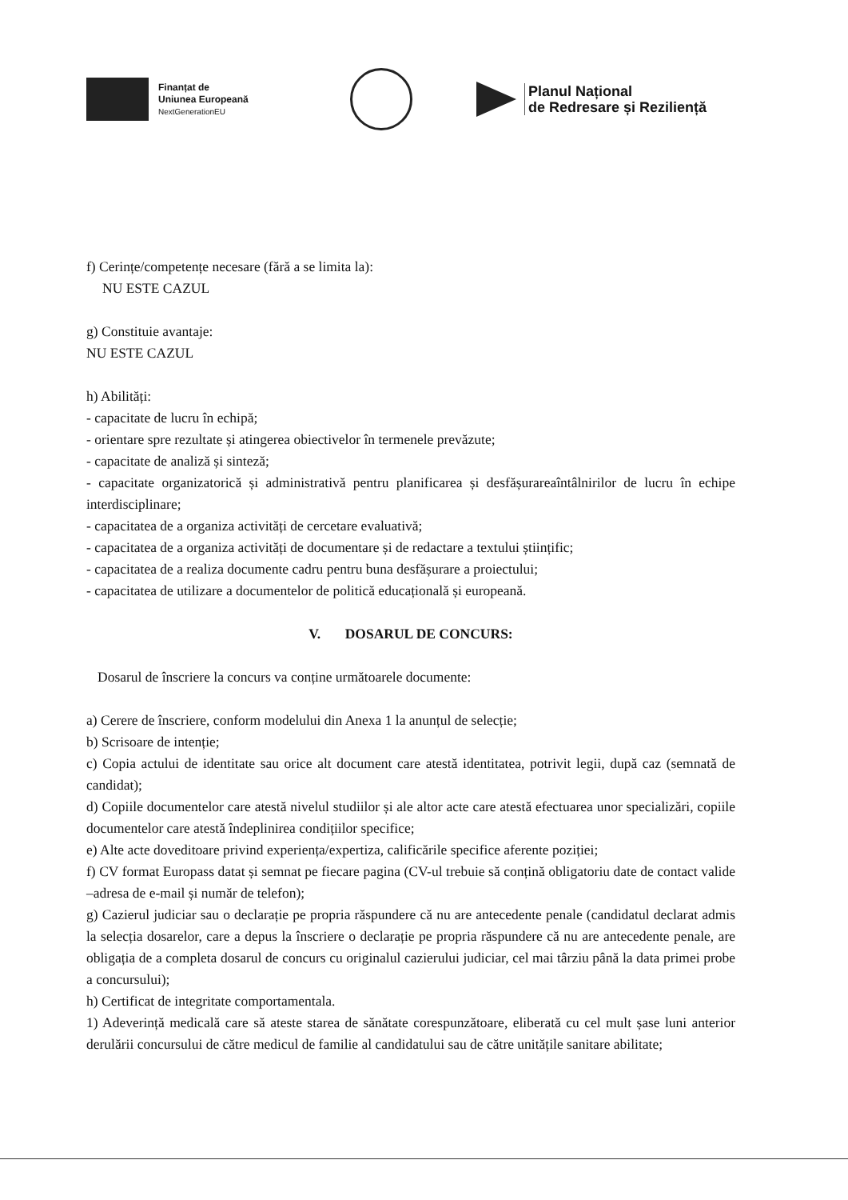Finanțat de
Uniunea Europeană
NextGenerationEU
Planul Național
de Redresare și Reziliență
f) Cerințe/competențe necesare (fără a se limita la):
NU ESTE CAZUL
g) Constituie avantaje:
NU ESTE CAZUL
h) Abilități:
- capacitate de lucru în echipă;
- orientare spre rezultate și atingerea obiectivelor în termenele prevăzute;
- capacitate de analiză și sinteză;
- capacitate organizatorică și administrativă pentru planificarea și desfășurareaîntâlnirilor de lucru în echipe interdisciplinare;
- capacitatea de a organiza activități de cercetare evaluativă;
- capacitatea de a organiza activități de documentare și de redactare a textului științific;
- capacitatea de a realiza documente cadru pentru buna desfășurare a proiectului;
- capacitatea de utilizare a documentelor de politică educațională și europeană.
V. DOSARUL DE CONCURS:
Dosarul de înscriere la concurs va conține următoarele documente:
a) Cerere de înscriere, conform modelului din Anexa 1 la anunțul de selecție;
b) Scrisoare de intenție;
c) Copia actului de identitate sau orice alt document care atestă identitatea, potrivit legii, după caz (semnată de candidat);
d) Copiile documentelor care atestă nivelul studiilor și ale altor acte care atestă efectuarea unor specializări, copiile documentelor care atestă îndeplinirea condițiilor specifice;
e) Alte acte doveditoare privind experiența/expertiza, calificările specifice aferente poziției;
f) CV format Europass datat și semnat pe fiecare pagina (CV-ul trebuie să conțină obligatoriu date de contact valide –adresa de e-mail și număr de telefon);
g) Cazierul judiciar sau o declarație pe propria răspundere că nu are antecedente penale (candidatul declarat admis la selecția dosarelor, care a depus la înscriere o declarație pe propria răspundere că nu are antecedente penale, are obligația de a completa dosarul de concurs cu originalul cazierului judiciar, cel mai târziu până la data primei probe a concursului);
h) Certificat de integritate comportamentala.
1) Adeverință medicală care să ateste starea de sănătate corespunzătoare, eliberată cu cel mult șase luni anterior derulării concursului de către medicul de familie al candidatului sau de către unitățile sanitare abilitate;